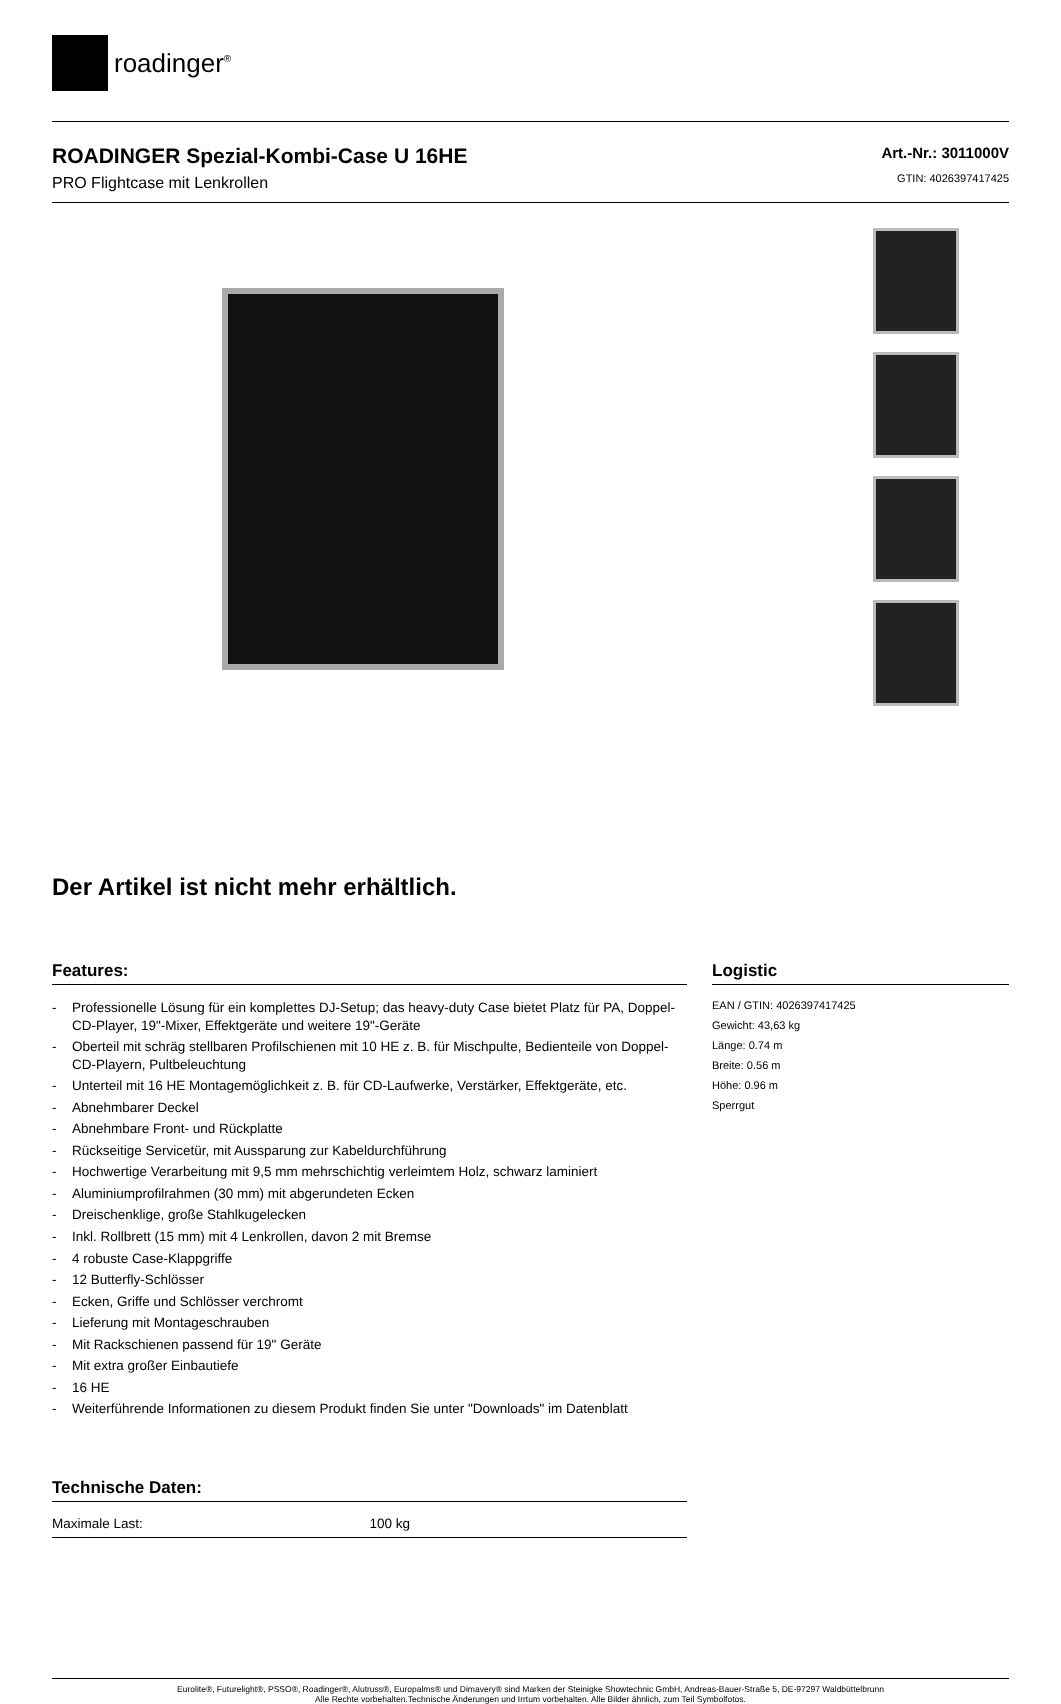roadinger<sup>®</sup>
ROADINGER Spezial-Kombi-Case U 16HE
PRO Flightcase mit Lenkrollen
Art.-Nr.: 3011000V
GTIN: 4026397417425
Der Artikel ist nicht mehr erhältlich.
Features:
- Professionelle Lösung für ein komplettes DJ-Setup; das heavy-duty Case bietet Platz für PA, Doppel-CD-Player, 19"-Mixer, Effektgeräte und weitere 19"-Geräte
- Oberteil mit schräg stellbaren Profilschienen mit 10 HE z. B. für Mischpulte, Bedienteile von Doppel-CD-Playern, Pultbeleuchtung
- Unterteil mit 16 HE Montagemöglichkeit z. B. für CD-Laufwerke, Verstärker, Effektgeräte, etc.
- Abnehmbarer Deckel
- Abnehmbare Front- und Rückplatte
- Rückseitige Servicetür, mit Aussparung zur Kabeldurchführung
- Hochwertige Verarbeitung mit 9,5 mm mehrschichtig verleimtem Holz, schwarz laminiert
- Aluminiumprofilrahmen (30 mm) mit abgerundeten Ecken
- Dreischenklige, große Stahlkugelecken
- Inkl. Rollbrett (15 mm) mit 4 Lenkrollen, davon 2 mit Bremse
- 4 robuste Case-Klappgriffe
- 12 Butterfly-Schlösser
- Ecken, Griffe und Schlösser verchromt
- Lieferung mit Montageschrauben
- Mit Rackschienen passend für 19" Geräte
- Mit extra großer Einbautiefe
- 16 HE
- Weiterführende Informationen zu diesem Produkt finden Sie unter "Downloads" im Datenblatt
Technische Daten:
| Maximale Last: | 100 kg |
Logistic
EAN / GTIN: 4026397417425
Gewicht: 43,63 kg
Länge: 0.74 m
Breite: 0.56 m
Höhe: 0.96 m
Sperrgut
Eurolite®, Futurelight®, PSSO®, Roadinger®, Alutruss®, Europalms® und Dimavery® sind Marken der Steinigke Showtechnic GmbH, Andreas-Bauer-Straße 5, DE-97297 Waldbüttelbrunn
Alle Rechte vorbehalten.Technische Änderungen und Irrtum vorbehalten. Alle Bilder ähnlich, zum Teil Symbolfotos.